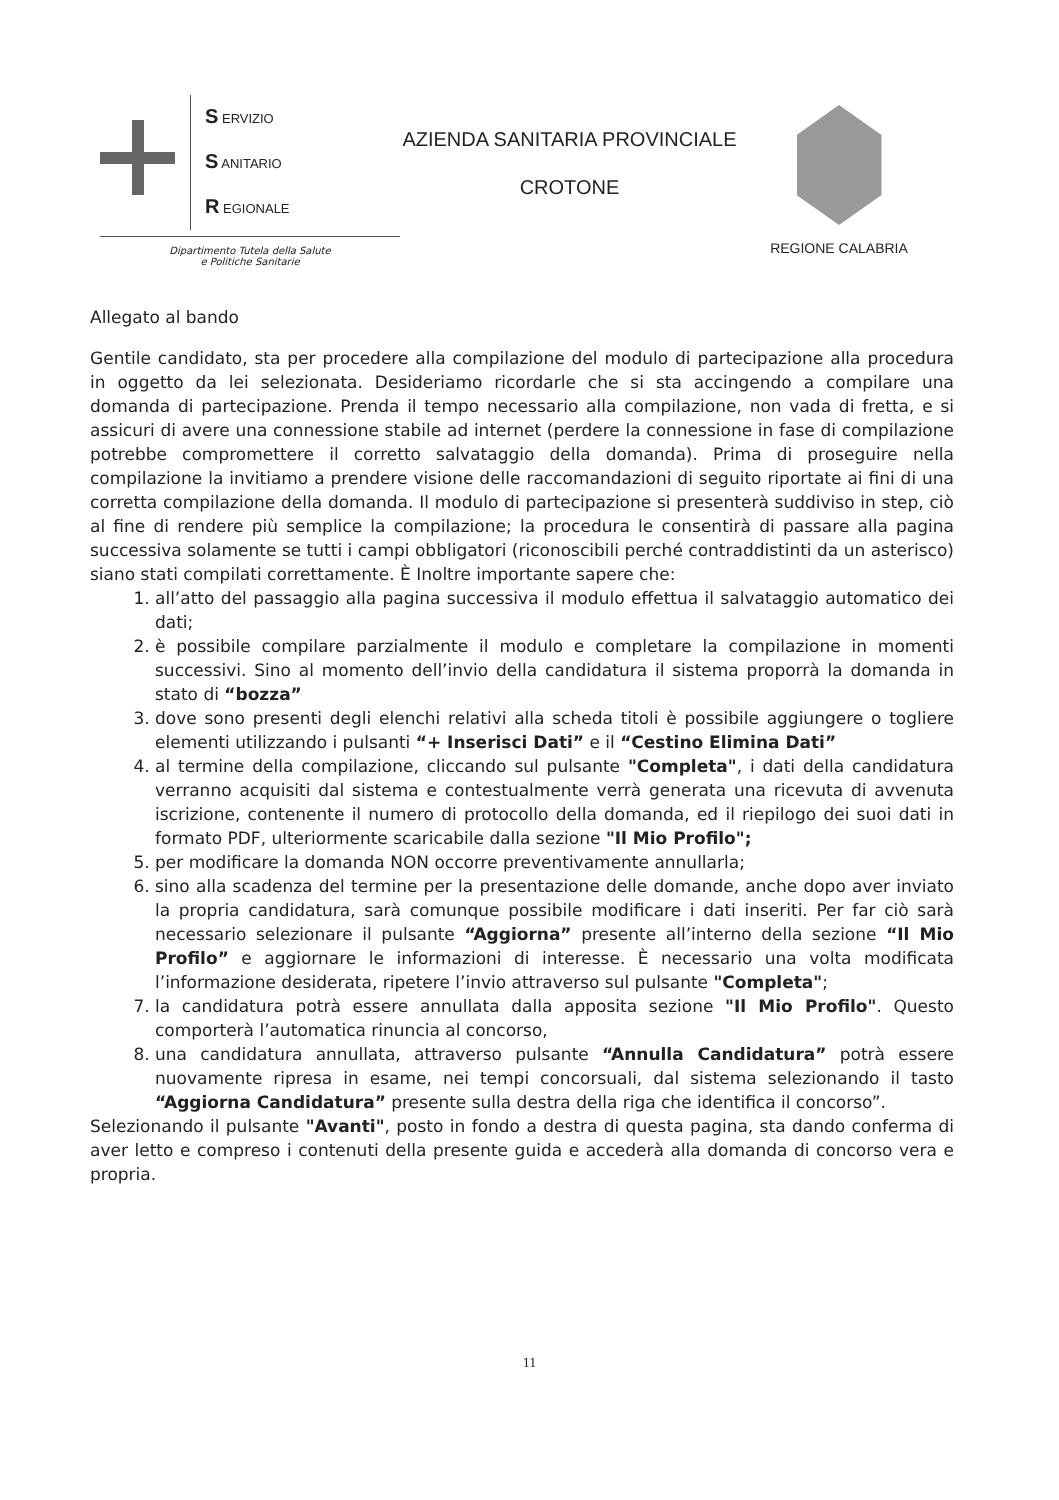S ERVIZIO
S ANITARIO
R EGIONALE
Dipartimento Tutela della Salute
e Politiche Sanitarie
AZIENDA SANITARIA PROVINCIALE
CROTONE
REGIONE CALABRIA
Allegato al bando
Gentile candidato, sta per procedere alla compilazione del modulo di partecipazione alla procedura in oggetto da lei selezionata. Desideriamo ricordarle che si sta accingendo a compilare una domanda di partecipazione. Prenda il tempo necessario alla compilazione, non vada di fretta, e si assicuri di avere una connessione stabile ad internet (perdere la connessione in fase di compilazione potrebbe compromettere il corretto salvataggio della domanda). Prima di proseguire nella compilazione la invitiamo a prendere visione delle raccomandazioni di seguito riportate ai fini di una corretta compilazione della domanda. Il modulo di partecipazione si presenterà suddiviso in step, ciò al fine di rendere più semplice la compilazione; la procedura le consentirà di passare alla pagina successiva solamente se tutti i campi obbligatori (riconoscibili perché contraddistinti da un asterisco) siano stati compilati correttamente. È Inoltre importante sapere che:
1. all’atto del passaggio alla pagina successiva il modulo effettua il salvataggio automatico dei dati;
2. è possibile compilare parzialmente il modulo e completare la compilazione in momenti successivi. Sino al momento dell’invio della candidatura il sistema proporrà la domanda in stato di “bozza”
3. dove sono presenti degli elenchi relativi alla scheda titoli è possibile aggiungere o togliere elementi utilizzando i pulsanti “+ Inserisci Dati” e il “Cestino Elimina Dati”
4. al termine della compilazione, cliccando sul pulsante "Completa", i dati della candidatura verranno acquisiti dal sistema e contestualmente verrà generata una ricevuta di avvenuta iscrizione, contenente il numero di protocollo della domanda, ed il riepilogo dei suoi dati in formato PDF, ulteriormente scaricabile dalla sezione "Il Mio Profilo";
5. per modificare la domanda NON occorre preventivamente annullarla;
6. sino alla scadenza del termine per la presentazione delle domande, anche dopo aver inviato la propria candidatura, sarà comunque possibile modificare i dati inseriti. Per far ciò sarà necessario selezionare il pulsante “Aggiorna” presente all’interno della sezione “Il Mio Profilo” e aggiornare le informazioni di interesse. È necessario una volta modificata l’informazione desiderata, ripetere l’invio attraverso sul pulsante "Completa";
7. la candidatura potrà essere annullata dalla apposita sezione "Il Mio Profilo". Questo comporterà l’automatica rinuncia al concorso,
8. una candidatura annullata, attraverso pulsante “Annulla Candidatura” potrà essere nuovamente ripresa in esame, nei tempi concorsuali, dal sistema selezionando il tasto “Aggiorna Candidatura” presente sulla destra della riga che identifica il concorso”.
Selezionando il pulsante "Avanti", posto in fondo a destra di questa pagina, sta dando conferma di aver letto e compreso i contenuti della presente guida e accederà alla domanda di concorso vera e propria.
11